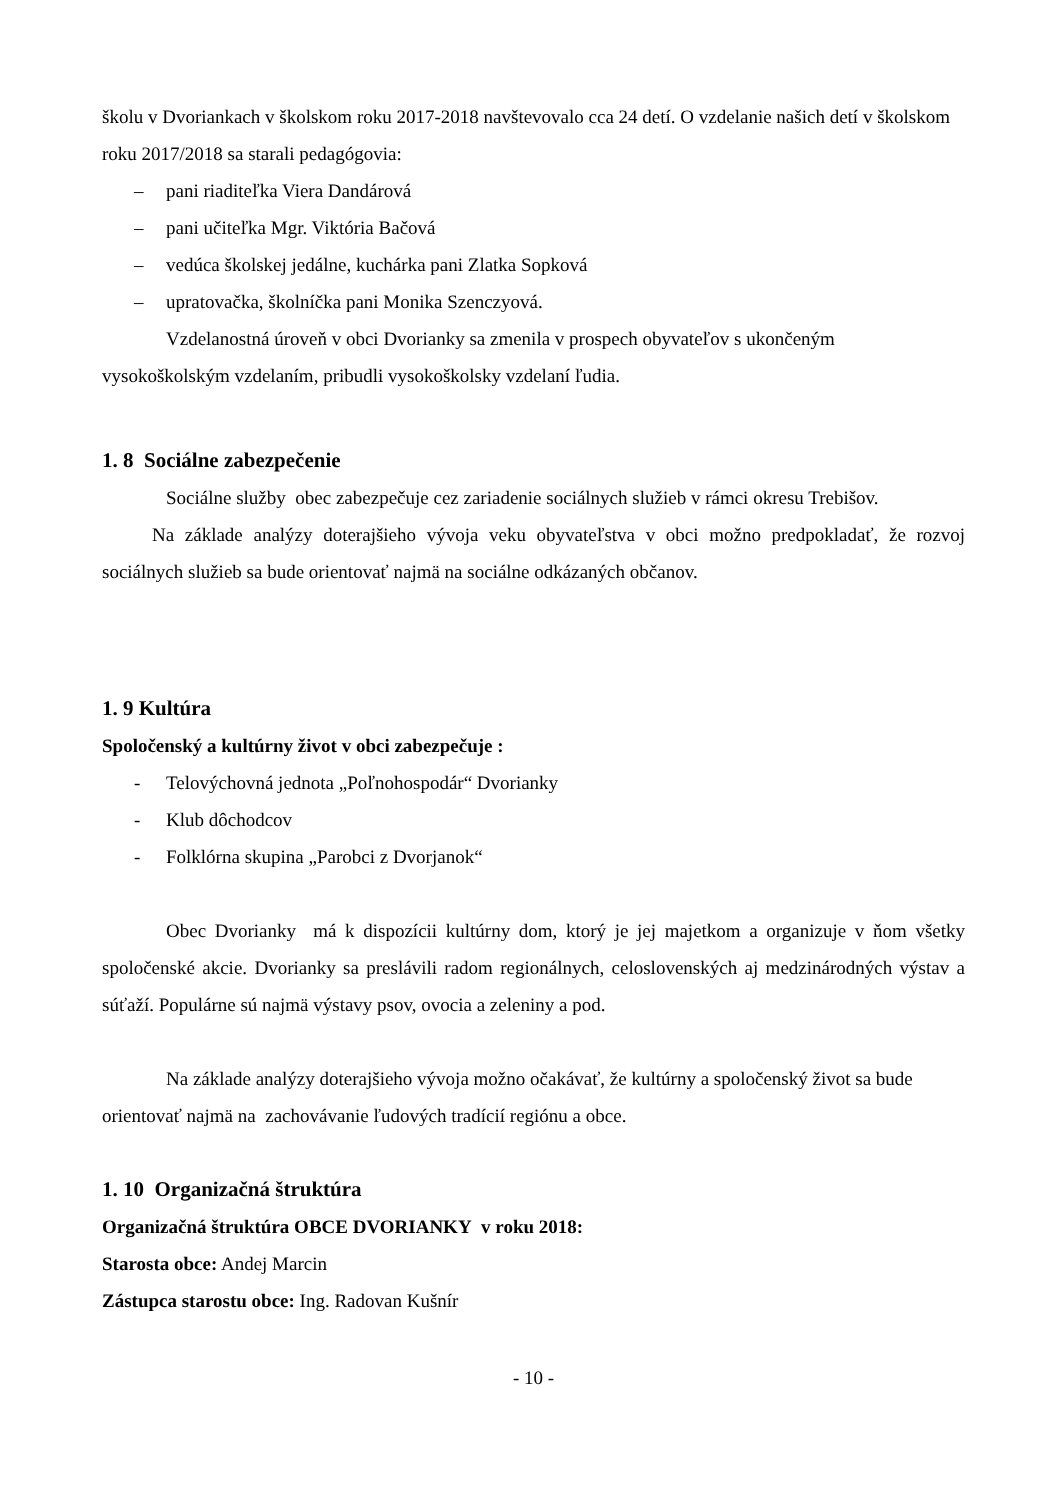školu v Dvoriankach v školskom roku 2017-2018 navštevovalo cca 24 detí. O vzdelanie našich detí v školskom roku 2017/2018 sa starali pedagógovia:
– pani riaditeľka Viera Dandárová
– pani učiteľka Mgr. Viktória Bačová
– vedúca školskej jedálne, kuchárka pani Zlatka Sopková
– upratovačka, školníčka pani Monika Szenczyová.
Vzdelanostná úroveň v obci Dvorianky sa zmenila v prospech obyvateľov s ukončeným vysokoškolským vzdelaním, pribudli vysokoškolsky vzdelaní ľudia.
1. 8 Sociálne zabezpečenie
Sociálne služby obec zabezpečuje cez zariadenie sociálnych služieb v rámci okresu Trebišov.
Na základe analýzy doterajšieho vývoja veku obyvateľstva v obci možno predpokladať, že rozvoj sociálnych služieb sa bude orientovať najmä na sociálne odkázaných občanov.
1. 9 Kultúra
Spoločenský a kultúrny život v obci zabezpečuje :
- Telovýchovná jednota „Poľnohospodár“ Dvorianky
- Klub dôchodcov
- Folklórna skupina „Parobci z Dvorjanok“
Obec Dvorianky má k dispozícii kultúrny dom, ktorý je jej majetkom a organizuje v ňom všetky spoločenské akcie. Dvorianky sa preslávili radom regionálnych, celoslovenských aj medzinárodných výstav a súťaží. Populárne sú najmä výstavy psov, ovocia a zeleniny a pod.
Na základe analýzy doterajšieho vývoja možno očakávať, že kultúrny a spoločenský život sa bude orientovať najmä na zachovávanie ľudových tradícií regiónu a obce.
1. 10 Organizačná štruktúra
Organizačná štruktúra OBCE DVORIANKY v roku 2018:
Starosta obce: Andej Marcin
Zástupca starostu obce: Ing. Radovan Kušnír
- 10 -